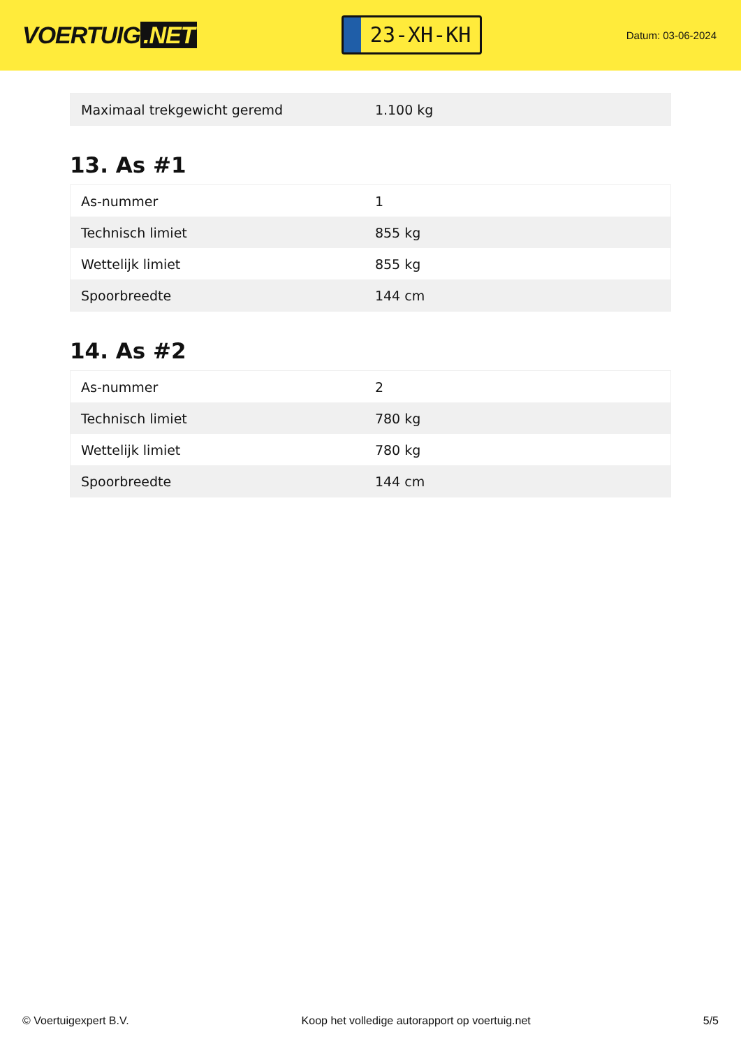VOERTUIG.NET
23-XH-KH
Datum: 03-06-2024
| Maximaal trekgewicht geremd | 1.100 kg |
13. As #1
| As-nummer | 1 |
| Technisch limiet | 855 kg |
| Wettelijk limiet | 855 kg |
| Spoorbreedte | 144 cm |
14. As #2
| As-nummer | 2 |
| Technisch limiet | 780 kg |
| Wettelijk limiet | 780 kg |
| Spoorbreedte | 144 cm |
© Voertuigexpert B.V. Koop het volledige autorapport op voertuig.net 5/5